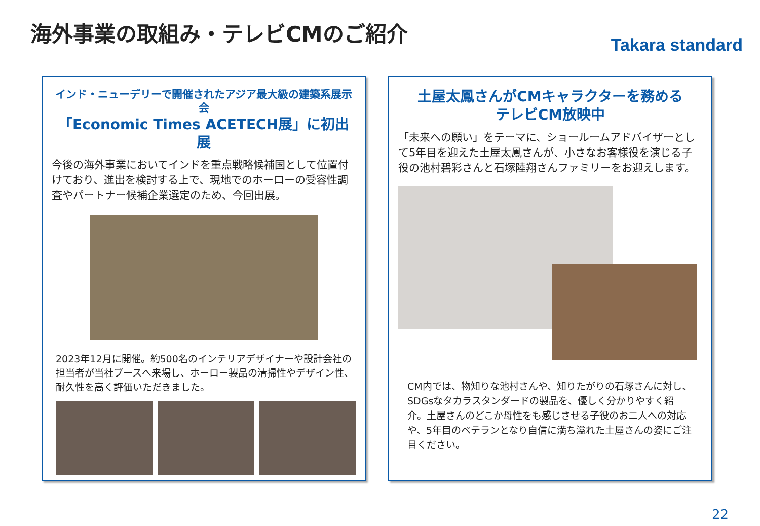海外事業の取組み・テレビCMのご紹介
Takara standard
インド・ニューデリーで開催されたアジア最大級の建築系展示会
「Economic Times ACETECH展」に初出展
今後の海外事業においてインドを重点戦略候補国として位置付けており、進出を検討する上で、現地でのホーローの受容性調査やパートナー候補企業選定のため、今回出展。
2023年12月に開催。約500名のインテリアデザイナーや設計会社の担当者が当社ブースへ来場し、ホーロー製品の清掃性やデザイン性、耐久性を高く評価いただきました。
土屋太鳳さんがCMキャラクターを務める
テレビCM放映中
「未来への願い」をテーマに、ショールームアドバイザーとして5年目を迎えた土屋太鳳さんが、小さなお客様役を演じる子役の池村碧彩さんと石塚陸翔さんファミリーをお迎えします。
CM内では、物知りな池村さんや、知りたがりの石塚さんに対し、SDGsなタカラスタンダードの製品を、優しく分かりやすく紹介。土屋さんのどこか母性をも感じさせる子役のお二人への対応や、5年目のベテランとなり自信に満ち溢れた土屋さんの姿にご注目ください。
22